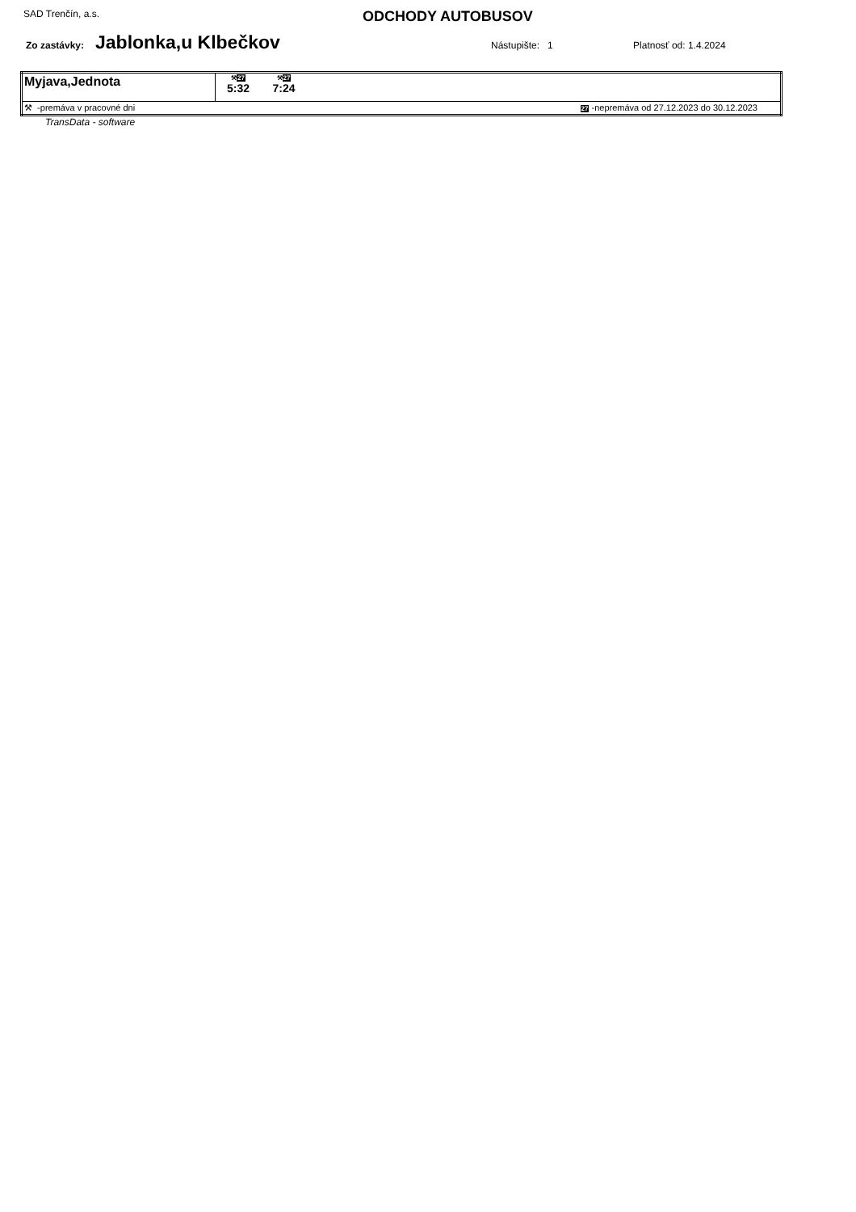SAD Trenčín, a.s.
ODCHODY AUTOBUSOV
Zo zastávky:
Jablonka,u Klbečkov
Nástupište: 1 Platnosť od: 1.4.2024
| Myjava,Jednota | ⚒ 27 5:32 ⚒ 27 7:24 | |
| ⚒ -premáva v pracovné dni | | 27 -nepremáva od 27.12.2023 do 30.12.2023 |
TransData - software